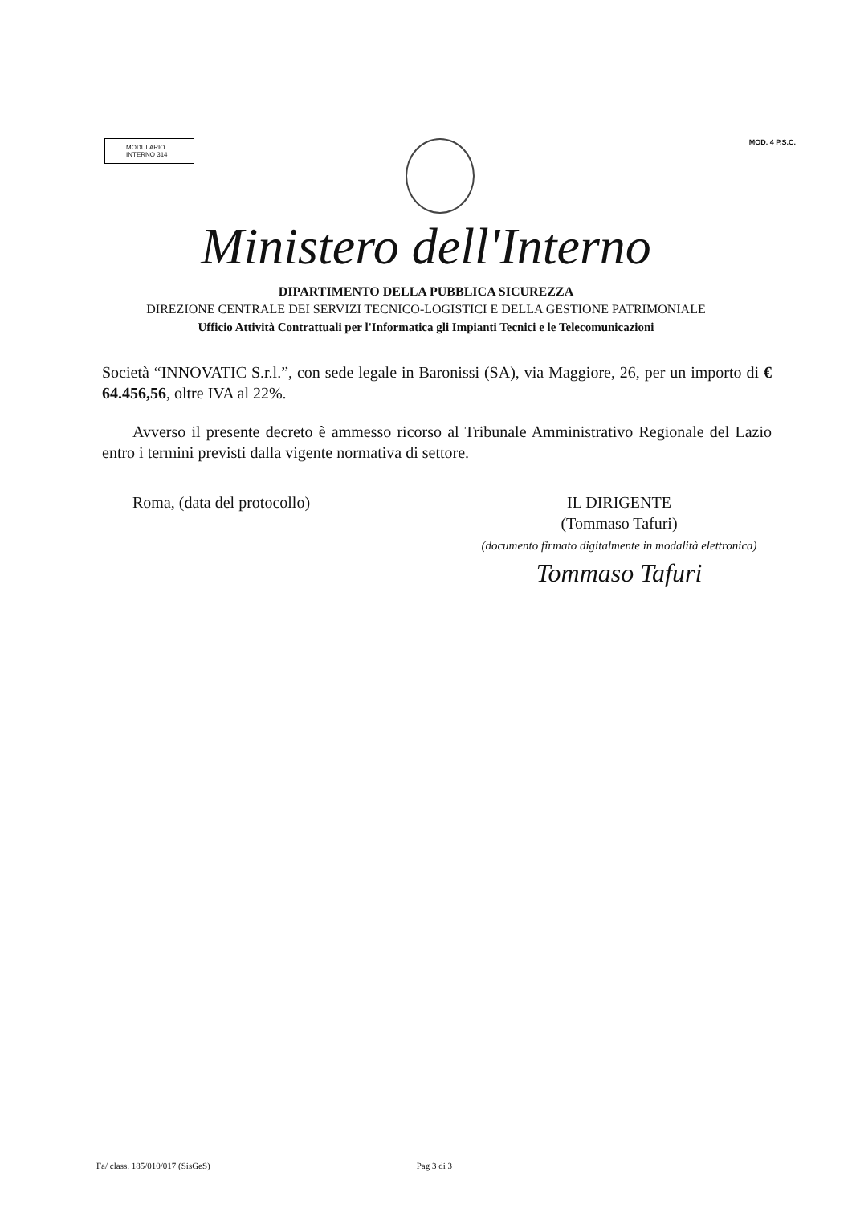MODULARIO
INTERNO 314
MOD. 4 P.S.C.
Ministero dell'Interno
DIPARTIMENTO DELLA PUBBLICA SICUREZZA
DIREZIONE CENTRALE DEI SERVIZI TECNICO-LOGISTICI E DELLA GESTIONE PATRIMONIALE
Ufficio Attività Contrattuali per l'Informatica gli Impianti Tecnici e le Telecomunicazioni
Società “INNOVATIC S.r.l.”, con sede legale in Baronissi (SA), via Maggiore, 26, per un importo di € 64.456,56, oltre IVA al 22%.
Avverso il presente decreto è ammesso ricorso al Tribunale Amministrativo Regionale del Lazio entro i termini previsti dalla vigente normativa di settore.
Roma, (data del protocollo) IL DIRIGENTE
(Tommaso Tafuri)
(documento firmato digitalmente in modalità elettronica)
Tommaso Tafuri
Fa/ class. 185/010/017 (SisGeS) Pag 3 di 3